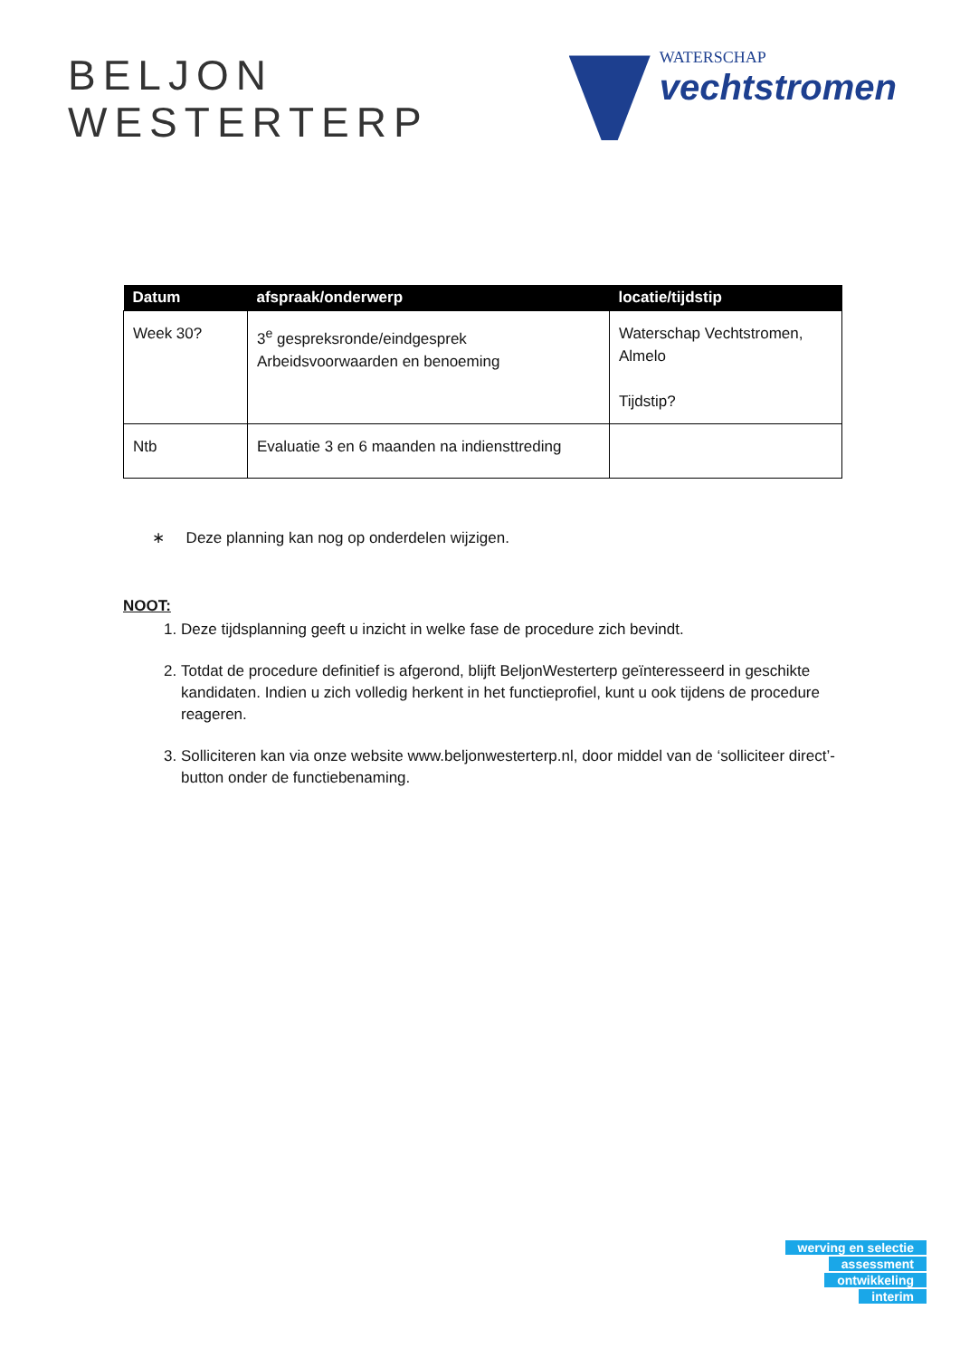BELJON
WESTERTERP
WATERSCHAP
vechtstromen
| Datum | afspraak/onderwerp | locatie/tijdstip |
| --- | --- | --- |
| Week 30? | 3<sup>e</sup> gespreksronde/eindgesprek Arbeidsvoorwaarden en benoeming | Waterschap Vechtstromen, Almelo Tijdstip? |
| Ntb | Evaluatie 3 en 6 maanden na indiensttreding | |
∗ Deze planning kan nog op onderdelen wijzigen.
NOOT:
1. Deze tijdsplanning geeft u inzicht in welke fase de procedure zich bevindt.
2. Totdat de procedure definitief is afgerond, blijft BeljonWesterterp geïnteresseerd in geschikte kandidaten. Indien u zich volledig herkent in het functieprofiel, kunt u ook tijdens de procedure reageren.
3. Solliciteren kan via onze website www.beljonwesterterp.nl, door middel van de ‘solliciteer direct’-button onder de functiebenaming.
werving en selectie
assessment
ontwikkeling
interim